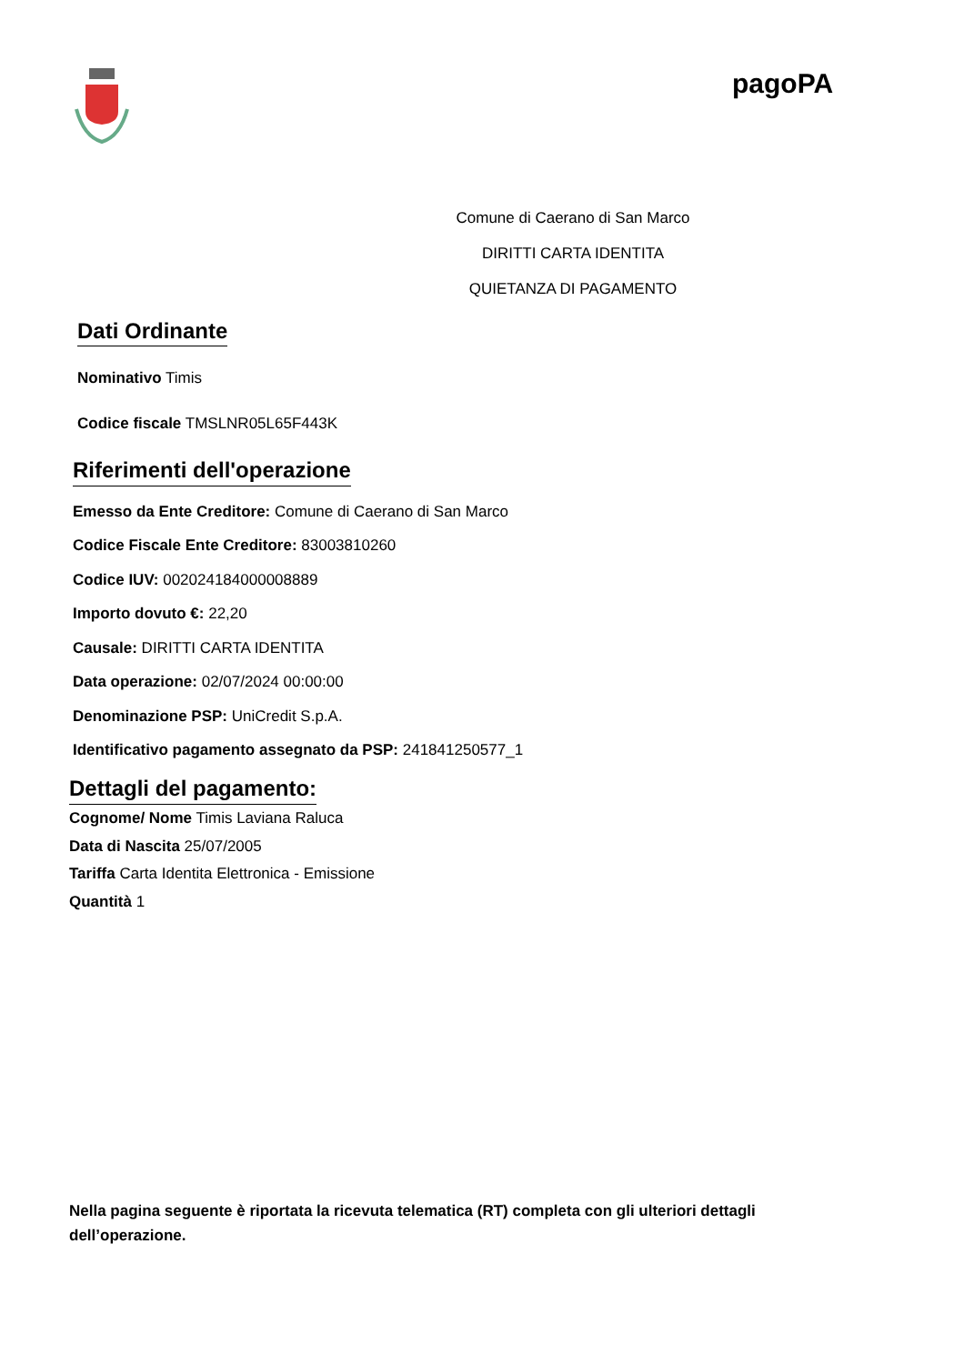pagoPA
Comune di Caerano di San Marco
DIRITTI CARTA IDENTITA
QUIETANZA DI PAGAMENTO
Dati Ordinante
Nominativo Timis
Codice fiscale TMSLNR05L65F443K
Riferimenti dell'operazione
Emesso da Ente Creditore: Comune di Caerano di San Marco
Codice Fiscale Ente Creditore: 83003810260
Codice IUV: 002024184000008889
Importo dovuto €: 22,20
Causale: DIRITTI CARTA IDENTITA
Data operazione: 02/07/2024 00:00:00
Denominazione PSP: UniCredit S.p.A.
Identificativo pagamento assegnato da PSP: 241841250577_1
Dettagli del pagamento:
Cognome/ Nome Timis Laviana Raluca
Data di Nascita 25/07/2005
Tariffa Carta Identita Elettronica - Emissione
Quantità 1
Nella pagina seguente è riportata la ricevuta telematica (RT) completa con gli ulteriori dettagli dell’operazione.